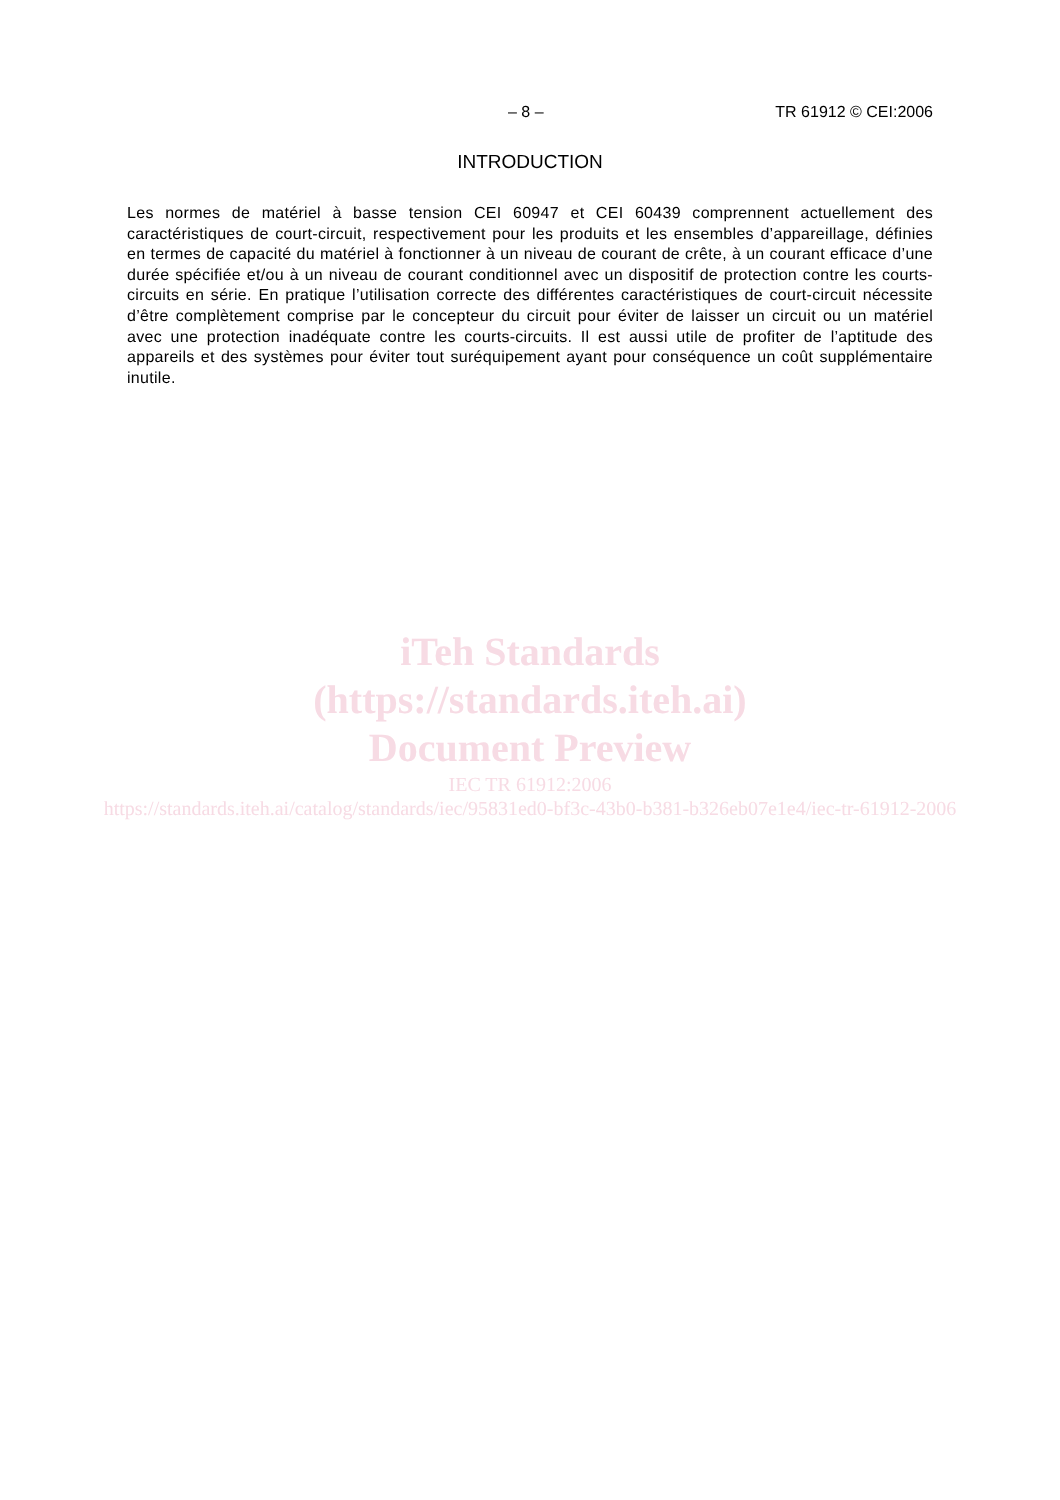– 8 – TR 61912 © CEI:2006
INTRODUCTION
Les normes de matériel à basse tension CEI 60947 et CEI 60439 comprennent actuellement des caractéristiques de court-circuit, respectivement pour les produits et les ensembles d’appareillage, définies en termes de capacité du matériel à fonctionner à un niveau de courant de crête, à un courant efficace d’une durée spécifiée et/ou à un niveau de courant conditionnel avec un dispositif de protection contre les courts-circuits en série. En pratique l’utilisation correcte des différentes caractéristiques de court-circuit nécessite d’être complètement comprise par le concepteur du circuit pour éviter de laisser un circuit ou un matériel avec une protection inadéquate contre les courts-circuits. Il est aussi utile de profiter de l’aptitude des appareils et des systèmes pour éviter tout suréquipement ayant pour conséquence un coût supplémentaire inutile.
iTeh Standards
(https://standards.iteh.ai)
Document Preview
IEC TR 61912:2006
https://standards.iteh.ai/catalog/standards/iec/95831ed0-bf3c-43b0-b381-b326eb07e1e4/iec-tr-61912-2006